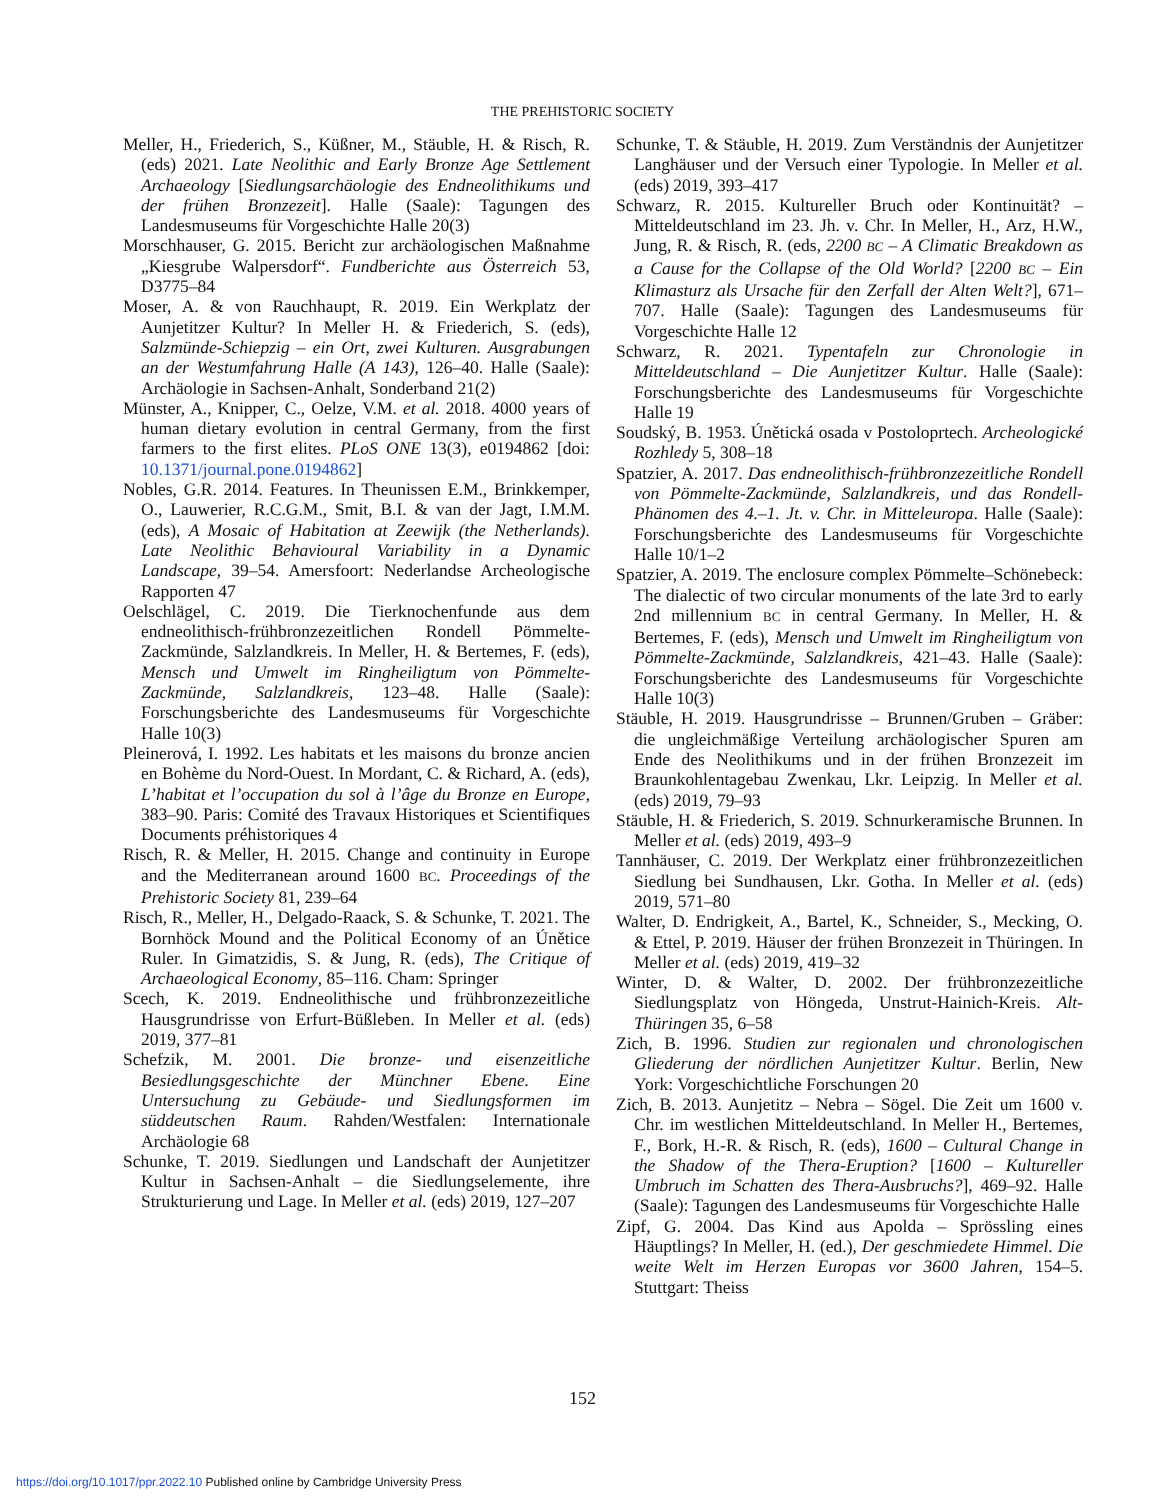THE PREHISTORIC SOCIETY
Meller, H., Friederich, S., Küßner, M., Stäuble, H. & Risch, R. (eds) 2021. Late Neolithic and Early Bronze Age Settlement Archaeology [Siedlungsarchäologie des Endneolithikums und der frühen Bronzezeit]. Halle (Saale): Tagungen des Landesmuseums für Vorgeschichte Halle 20(3)
Morschhauser, G. 2015. Bericht zur archäologischen Maßnahme „Kiesgrube Walpersdorf“. Fundberichte aus Österreich 53, D3775–84
Moser, A. & von Rauchhaupt, R. 2019. Ein Werkplatz der Aunjetitzer Kultur? In Meller H. & Friederich, S. (eds), Salzmünde-Schiepzig – ein Ort, zwei Kulturen. Ausgrabungen an der Westumfahrung Halle (A 143), 126–40. Halle (Saale): Archäologie in Sachsen-Anhalt, Sonderband 21(2)
Münster, A., Knipper, C., Oelze, V.M. et al. 2018. 4000 years of human dietary evolution in central Germany, from the first farmers to the first elites. PLoS ONE 13(3), e0194862 [doi: 10.1371/journal.pone.0194862]
Nobles, G.R. 2014. Features. In Theunissen E.M., Brinkkemper, O., Lauwerier, R.C.G.M., Smit, B.I. & van der Jagt, I.M.M. (eds), A Mosaic of Habitation at Zeewijk (the Netherlands). Late Neolithic Behavioural Variability in a Dynamic Landscape, 39–54. Amersfoort: Nederlandse Archeologische Rapporten 47
Oelschlägel, C. 2019. Die Tierknochenfunde aus dem endneolithisch-frühbronzezeitlichen Rondell Pömmelte-Zackmünde, Salzlandkreis. In Meller, H. & Bertemes, F. (eds), Mensch und Umwelt im Ringheiligtum von Pömmelte-Zackmünde, Salzlandkreis, 123–48. Halle (Saale): Forschungsberichte des Landesmuseums für Vorgeschichte Halle 10(3)
Pleinerová, I. 1992. Les habitats et les maisons du bronze ancien en Bohème du Nord-Ouest. In Mordant, C. & Richard, A. (eds), L’habitat et l’occupation du sol à l’âge du Bronze en Europe, 383–90. Paris: Comité des Travaux Historiques et Scientifiques Documents préhistoriques 4
Risch, R. & Meller, H. 2015. Change and continuity in Europe and the Mediterranean around 1600 BC. Proceedings of the Prehistoric Society 81, 239–64
Risch, R., Meller, H., Delgado-Raack, S. & Schunke, T. 2021. The Bornhöck Mound and the Political Economy of an Únětice Ruler. In Gimatzidis, S. & Jung, R. (eds), The Critique of Archaeological Economy, 85–116. Cham: Springer
Scech, K. 2019. Endneolithische und frühbronzezeitliche Hausgrundrisse von Erfurt-Büßleben. In Meller et al. (eds) 2019, 377–81
Schefzik, M. 2001. Die bronze- und eisenzeitliche Besiedlungsgeschichte der Münchner Ebene. Eine Untersuchung zu Gebäude- und Siedlungsformen im süddeutschen Raum. Rahden/Westfalen: Internationale Archäologie 68
Schunke, T. 2019. Siedlungen und Landschaft der Aunjetitzer Kultur in Sachsen-Anhalt – die Siedlungselemente, ihre Strukturierung und Lage. In Meller et al. (eds) 2019, 127–207
Schunke, T. & Stäuble, H. 2019. Zum Verständnis der Aunjetitzer Langhäuser und der Versuch einer Typologie. In Meller et al. (eds) 2019, 393–417
Schwarz, R. 2015. Kultureller Bruch oder Kontinuität? – Mitteldeutschland im 23. Jh. v. Chr. In Meller, H., Arz, H.W., Jung, R. & Risch, R. (eds, 2200 BC – A Climatic Breakdown as a Cause for the Collapse of the Old World? [2200 BC – Ein Klimasturz als Ursache für den Zerfall der Alten Welt?], 671–707. Halle (Saale): Tagungen des Landesmuseums für Vorgeschichte Halle 12
Schwarz, R. 2021. Typentafeln zur Chronologie in Mitteldeutschland – Die Aunjetitzer Kultur. Halle (Saale): Forschungsberichte des Landesmuseums für Vorgeschichte Halle 19
Soudský, B. 1953. Únětická osada v Postoloprtech. Archeologické Rozhledy 5, 308–18
Spatzier, A. 2017. Das endneolithisch-frühbronzezeitliche Rondell von Pömmelte-Zackmünde, Salzlandkreis, und das Rondell-Phänomen des 4.–1. Jt. v. Chr. in Mitteleuropa. Halle (Saale): Forschungsberichte des Landesmuseums für Vorgeschichte Halle 10/1–2
Spatzier, A. 2019. The enclosure complex Pömmelte–Schönebeck: The dialectic of two circular monuments of the late 3rd to early 2nd millennium BC in central Germany. In Meller, H. & Bertemes, F. (eds), Mensch und Umwelt im Ringheiligtum von Pömmelte-Zackmünde, Salzlandkreis, 421–43. Halle (Saale): Forschungsberichte des Landesmuseums für Vorgeschichte Halle 10(3)
Stäuble, H. 2019. Hausgrundrisse – Brunnen/Gruben – Gräber: die ungleichmäßige Verteilung archäologischer Spuren am Ende des Neolithikums und in der frühen Bronzezeit im Braunkohlentagebau Zwenkau, Lkr. Leipzig. In Meller et al. (eds) 2019, 79–93
Stäuble, H. & Friederich, S. 2019. Schnurkeramische Brunnen. In Meller et al. (eds) 2019, 493–9
Tannhäuser, C. 2019. Der Werkplatz einer frühbronzezeitlichen Siedlung bei Sundhausen, Lkr. Gotha. In Meller et al. (eds) 2019, 571–80
Walter, D. Endrigkeit, A., Bartel, K., Schneider, S., Mecking, O. & Ettel, P. 2019. Häuser der frühen Bronzezeit in Thüringen. In Meller et al. (eds) 2019, 419–32
Winter, D. & Walter, D. 2002. Der frühbronzezeitliche Siedlungsplatz von Höngeda, Unstrut-Hainich-Kreis. Alt-Thüringen 35, 6–58
Zich, B. 1996. Studien zur regionalen und chronologischen Gliederung der nördlichen Aunjetitzer Kultur. Berlin, New York: Vorgeschichtliche Forschungen 20
Zich, B. 2013. Aunjetitz – Nebra – Sögel. Die Zeit um 1600 v. Chr. im westlichen Mitteldeutschland. In Meller H., Bertemes, F., Bork, H.-R. & Risch, R. (eds), 1600 – Cultural Change in the Shadow of the Thera-Eruption? [1600 – Kultureller Umbruch im Schatten des Thera-Ausbruchs?], 469–92. Halle (Saale): Tagungen des Landesmuseums für Vorgeschichte Halle
Zipf, G. 2004. Das Kind aus Apolda – Sprössling eines Häuptlings? In Meller, H. (ed.), Der geschmiedete Himmel. Die weite Welt im Herzen Europas vor 3600 Jahren, 154–5. Stuttgart: Theiss
152
https://doi.org/10.1017/ppr.2022.10 Published online by Cambridge University Press